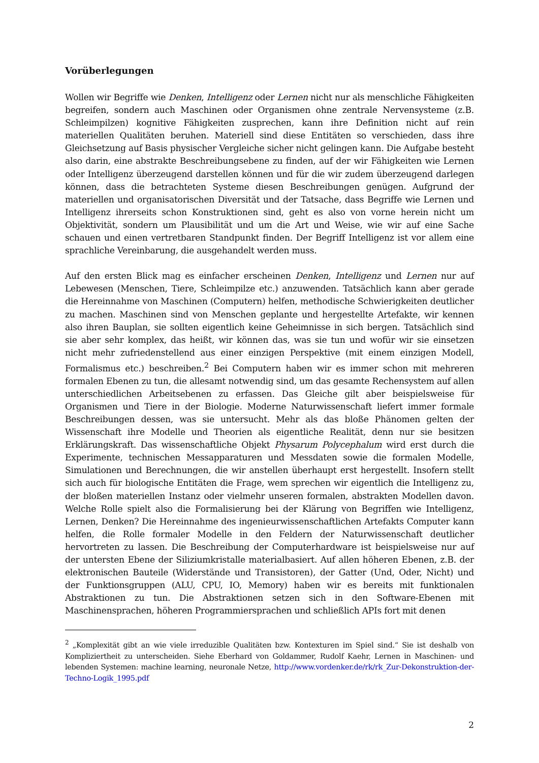Vorüberlegungen
Wollen wir Begriffe wie Denken, Intelligenz oder Lernen nicht nur als menschliche Fähigkeiten begreifen, sondern auch Maschinen oder Organismen ohne zentrale Nervensysteme (z.B. Schleimpilzen) kognitive Fähigkeiten zusprechen, kann ihre Definition nicht auf rein materiellen Qualitäten beruhen. Materiell sind diese Entitäten so verschieden, dass ihre Gleichsetzung auf Basis physischer Vergleiche sicher nicht gelingen kann. Die Aufgabe besteht also darin, eine abstrakte Beschreibungsebene zu finden, auf der wir Fähigkeiten wie Lernen oder Intelligenz überzeugend darstellen können und für die wir zudem überzeugend darlegen können, dass die betrachteten Systeme diesen Beschreibungen genügen. Aufgrund der materiellen und organisatorischen Diversität und der Tatsache, dass Begriffe wie Lernen und Intelligenz ihrerseits schon Konstruktionen sind, geht es also von vorne herein nicht um Objektivität, sondern um Plausibilität und um die Art und Weise, wie wir auf eine Sache schauen und einen vertretbaren Standpunkt finden. Der Begriff Intelligenz ist vor allem eine sprachliche Vereinbarung, die ausgehandelt werden muss.
Auf den ersten Blick mag es einfacher erscheinen Denken, Intelligenz und Lernen nur auf Lebewesen (Menschen, Tiere, Schleimpilze etc.) anzuwenden. Tatsächlich kann aber gerade die Hereinnahme von Maschinen (Computern) helfen, methodische Schwierigkeiten deutlicher zu machen. Maschinen sind von Menschen geplante und hergestellte Artefakte, wir kennen also ihren Bauplan, sie sollten eigentlich keine Geheimnisse in sich bergen. Tatsächlich sind sie aber sehr komplex, das heißt, wir können das, was sie tun und wofür wir sie einsetzen nicht mehr zufriedenstellend aus einer einzigen Perspektive (mit einem einzigen Modell, Formalismus etc.) beschreiben.<sup>2</sup> Bei Computern haben wir es immer schon mit mehreren formalen Ebenen zu tun, die allesamt notwendig sind, um das gesamte Rechensystem auf allen unterschiedlichen Arbeitsebenen zu erfassen. Das Gleiche gilt aber beispielsweise für Organismen und Tiere in der Biologie. Moderne Naturwissenschaft liefert immer formale Beschreibungen dessen, was sie untersucht. Mehr als das bloße Phänomen gelten der Wissenschaft ihre Modelle und Theorien als eigentliche Realität, denn nur sie besitzen Erklärungskraft. Das wissenschaftliche Objekt Physarum Polycephalum wird erst durch die Experimente, technischen Messapparaturen und Messdaten sowie die formalen Modelle, Simulationen und Berechnungen, die wir anstellen überhaupt erst hergestellt. Insofern stellt sich auch für biologische Entitäten die Frage, wem sprechen wir eigentlich die Intelligenz zu, der bloßen materiellen Instanz oder vielmehr unseren formalen, abstrakten Modellen davon. Welche Rolle spielt also die Formalisierung bei der Klärung von Begriffen wie Intelligenz, Lernen, Denken? Die Hereinnahme des ingenieurwissenschaftlichen Artefakts Computer kann helfen, die Rolle formaler Modelle in den Feldern der Naturwissenschaft deutlicher hervortreten zu lassen. Die Beschreibung der Computerhardware ist beispielsweise nur auf der untersten Ebene der Siliziumkristalle materialbasiert. Auf allen höheren Ebenen, z.B. der elektronischen Bauteile (Widerstände und Transistoren), der Gatter (Und, Oder, Nicht) und der Funktionsgruppen (ALU, CPU, IO, Memory) haben wir es bereits mit funktionalen Abstraktionen zu tun. Die Abstraktionen setzen sich in den Software-Ebenen mit Maschinensprachen, höheren Programmiersprachen und schließlich APIs fort mit denen
<sup>2</sup> „Komplexität gibt an wie viele irreduzible Qualitäten bzw. Kontexturen im Spiel sind.“ Sie ist deshalb von Kompliziertheit zu unterscheiden. Siehe Eberhard von Goldammer, Rudolf Kaehr, Lernen in Maschinen- und lebenden Systemen: machine learning, neuronale Netze, http://www.vordenker.de/rk/rk_Zur-Dekonstruktion-der-Techno-Logik_1995.pdf
2